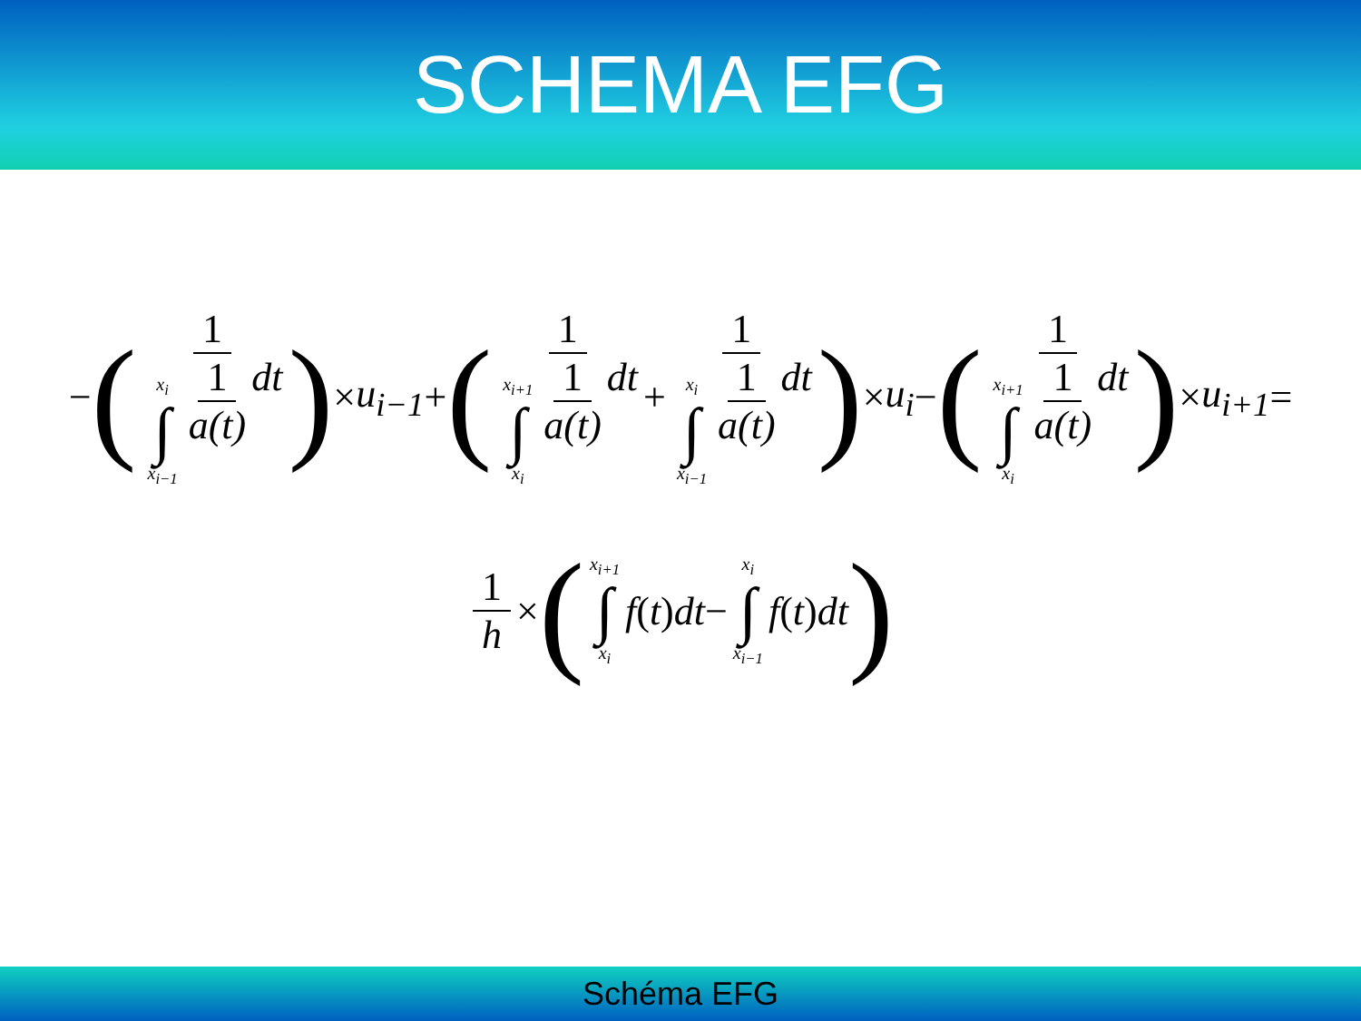SCHEMA EFG
− ( 1 x<sub>i</sub> ∫ x<sub>i−1</sub> 1 a(t) dt ) × u<sub>i−1</sub> + ( 1 x<sub>i+1</sub> ∫ x<sub>i</sub> 1 a(t) dt + 1 x<sub>i</sub> ∫ x<sub>i−1</sub> 1 a(t) dt ) × u<sub>i</sub> − ( 1 x<sub>i+1</sub> ∫ x<sub>i</sub> 1 a(t) dt ) × u<sub>i+1</sub> =
1 h × ( x<sub>i+1</sub> ∫ x<sub>i</sub> f (t) dt − x<sub>i</sub> ∫ x<sub>i−1</sub> f (t) dt )
Schéma EFG